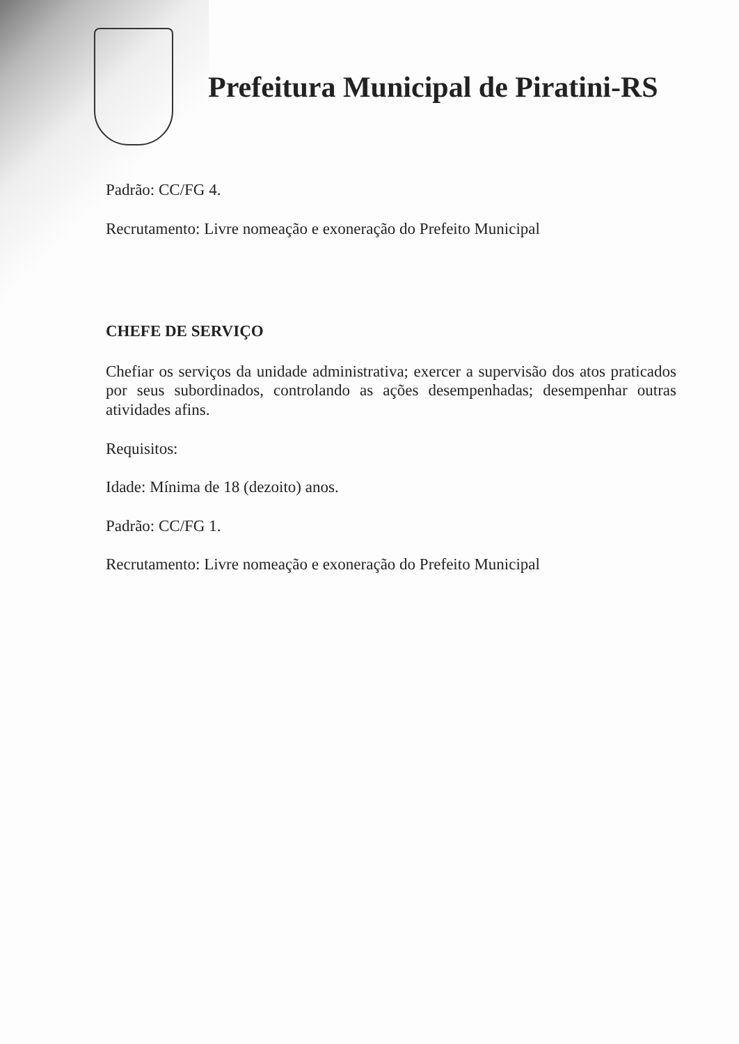Prefeitura Municipal de Piratini-RS
Padrão: CC/FG 4.
Recrutamento: Livre nomeação e exoneração do Prefeito Municipal
CHEFE DE SERVIÇO
Chefiar os serviços da unidade administrativa; exercer a supervisão dos atos praticados por seus subordinados, controlando as ações desempenhadas; desempenhar outras atividades afins.
Requisitos:
Idade: Mínima de 18 (dezoito) anos.
Padrão: CC/FG 1.
Recrutamento: Livre nomeação e exoneração do Prefeito Municipal